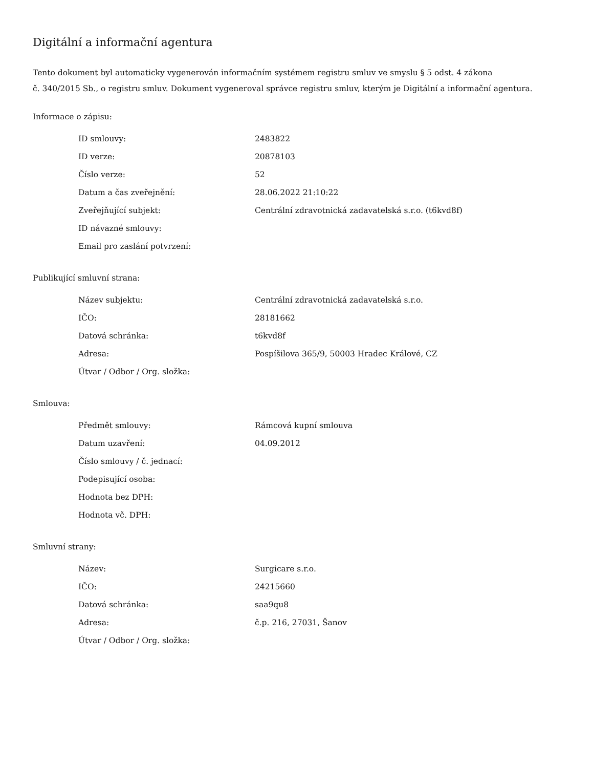Digitální a informační agentura
Tento dokument byl automaticky vygenerován informačním systémem registru smluv ve smyslu § 5 odst. 4 zákona
č. 340/2015 Sb., o registru smluv. Dokument vygeneroval správce registru smluv, kterým je Digitální a informační agentura.
Informace o zápisu:
| ID smlouvy: | 2483822 |
| ID verze: | 20878103 |
| Číslo verze: | 52 |
| Datum a čas zveřejnění: | 28.06.2022 21:10:22 |
| Zveřejňující subjekt: | Centrální zdravotnická zadavatelská s.r.o. (t6kvd8f) |
| ID návazné smlouvy: | |
| Email pro zaslání potvrzení: | |
Publikující smluvní strana:
| Název subjektu: | Centrální zdravotnická zadavatelská s.r.o. |
| IČO: | 28181662 |
| Datová schránka: | t6kvd8f |
| Adresa: | Pospíšilova 365/9, 50003 Hradec Králové, CZ |
| Útvar / Odbor / Org. složka: | |
Smlouva:
| Předmět smlouvy: | Rámcová kupní smlouva |
| Datum uzavření: | 04.09.2012 |
| Číslo smlouvy / č. jednací: | |
| Podepisující osoba: | |
| Hodnota bez DPH: | |
| Hodnota vč. DPH: | |
Smluvní strany:
| Název: | Surgicare s.r.o. |
| IČO: | 24215660 |
| Datová schránka: | saa9qu8 |
| Adresa: | č.p. 216, 27031, Šanov |
| Útvar / Odbor / Org. složka: | |